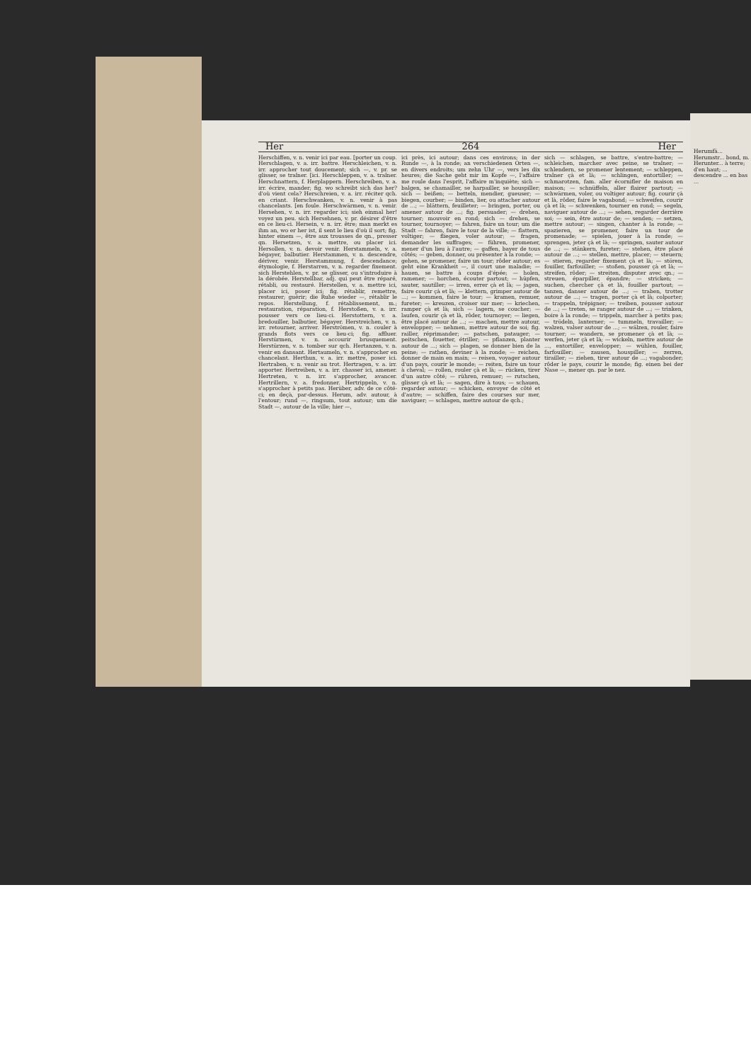Her 264 Her
Herschiffen, v. n. venir ici par eau. [porter un coup. Herschlagen, v. a. irr. battre. Herschleichen, v. n. irr. approcher tout doucement; sich —, v. pr. se glisser, se traîner. [ici. Herschleppen, v. a. traîner. Herschnattern, f. Herplappern. Herschreiben, v. a. irr. écrire, mander; fig. wo schreibt sich das her? d'où vient cela? Herschreien, v. a. irr. réciter qch. en criant. Herschwanken, v. n. venir à pas chancelants. [en foule. Herschwärmen, v. n. venir. Hersehen, v. n. irr. regarder ici; sieh einmal her! voyez un peu. sich Hersehnen, v. pr. désirer d'être en ce lieu-ci. Hersein, v. n. irr. être; man merkt es ihm an, wo er her ist, il sent le lieu d'où il sort; fig. hinter einem —, être aux trousses de qn., presser qn. Hersetzen, v. a. mettre, ou placer ici. Hersollen, v. n. devoir venir. Herstammeln, v. a. bégayer, balbutier. Herstammen, v. n. descendre, dériver, venir. Herstammung, f. descendance; étymologie, f. Herstarren, v. n. regarder fixement. sich Herstehlen, v. pr. se glisser, ou s'introduire à la dérobée. Herstellbar, adj. qui peut être réparé, rétabli, ou restauré. Herstellen, v. a. mettre ici, placer ici, poser ici; fig. rétablir, remettre, restaurer; guérir; die Ruhe wieder —, rétablir le repos. Herstellung, f. rétablissement, m.; restauration, réparation, f. Herstoßen, v. a. irr. pousser vers ce lieu-ci. Herstottern, v. a. bredouiller, balbutier, bégayer. Herstreichen, v. n. irr. retourner, arriver. Herströmen, v. n. couler à grands flots vers ce lieu-ci; fig. affluer. Herstürmen, v. n. accourir brusquement. Herstürzen, v. n. tomber sur qch. Hertanzen, v. n. venir en dansant. Hertaumeln, v. n. s'approcher en chancelant. Herthun, v. a. irr. mettre, poser ici. Hertraben, v. n. venir au trot. Hertragen, v. a. irr. apporter. Hertreiben, v. a. irr. chasser ici, amener. Hertreten, v. n. irr. s'approcher, avancer. Hertrillern, v. a. fredonner. Hertrippeln, v. n. s'approcher à petits pas. Herüber, adv. de ce côté-ci; en deçà, par-dessus. Herum, adv. autour, à l'entour; rund —, ringsum, tout autour; um die Stadt —, autour de la ville; hier —,
ici près, ici autour; dans ces environs; in der Runde —, à la ronde; an verschiedenen Orten —, en divers endroits; um zehn Uhr —, vers les dix heures; die Sache geht mir im Kopfe —, l'affaire me roule dans l'esprit, l'affaire m'inquiète; sich — balgen, se chamailler, se harpailler, se houspiller; sich — beißen; — betteln, mendier, gueuser; — biegen, courber; — binden, lier, ou attacher autour de ...; — blättern, feuilleter; — bringen, porter, ou amener autour de ...; fig. persuader; — drehen, tourner; mouvoir en rond; sich — drehen, se tourner, tournoyer; — fahren, faire un tour; um die Stadt — fahren, faire le tour de la ville; — flattern, voltiger; — fliegen, voler autour; — fragen, demander les suffrages; — führen, promener, mener d'un lieu à l'autre; — gaffen, bayer de tous côtés; — geben, donner, ou présenter à la ronde; — gehen, se promener, faire un tour; rôder autour; es geht eine Krankheit —, il court une maladie; — hauen, se battre à coups d'épée; — holen, ramener; — horchen, écouter partout; — hüpfen, sauter, sautiller; — irren, errer çà et là; — jagen, faire courir çà et là; — klettern, grimper autour de ...; — kommen, faire le tour; — kramen, remuer, fureter; — kreuzen, croiser sur mer; — kriechen, ramper çà et là; sich — lagern, se coucher; — laufen, courir çà et là, rôder, tournoyer; — liegen, être placé autour de ...; — machen, mettre autour, envelopper; — nehmen, mettre autour de soi; fig. railler, réprimander; — patschen, patauger; — peitschen, fouetter, étriller; — pflanzen, planter autour de ...; sich — plagen, se donner bien de la peine; — rathen, deviner à la ronde; — reichen, donner de main en main; — reisen, voyager autour d'un pays, courir le monde; — reiten, faire un tour à cheval; — rollen, rouler çà et là; — rücken, tirer d'un autre côté; — rühren, remuer; — rutschen, glisser çà et là; — sagen, dire à tous; — schauen, regarder autour; — schicken, envoyer de côté et d'autre; — schiffen, faire des courses sur mer, naviguer; — schlagen, mettre autour de qch.;
sich — schlagen, se battre, s'entre-battre; — schleichen, marcher avec peine, se traîner; — schlendern, se promener lentement; — schleppen, traîner çà et là; — schlingen, entortiller; — schmarotzen, fam. aller écornifler de maison en maison; — schnüffeln, aller flairer partout; — schwärmen, voler, ou voltiger autour; fig. courir çà et là, rôder, faire le vagabond; — schweifen, courir çà et là; — schwenken, tourner en rond; — segeln, naviguer autour de ...; — sehen, regarder derrière soi; — sein, être autour de; — senden; — setzen, mettre autour; — singen, chanter à la ronde; — spazieren, se promener, faire un tour de promenade; — spielen, jouer à la ronde; — sprengen, jeter çà et là; — springen, sauter autour de ...; — stänkern, fureter; — stehen, être placé autour de ...; — stellen, mettre, placer; — steuern; — stieren, regarder fixement çà et là; — stören, fouiller, farfouiller; — stoßen, pousser çà et là; — streifen, rôder; — streiten, disputer avec qn.; — streuen, éparpiller, épandre; — stricken; — suchen, chercher çà et là, fouiller partout; — tanzen, danser autour de ...; — traben, trotter autour de ...; — tragen, porter çà et là; colporter; — trappeln, trépigner; — treiben, pousser autour de ...; — treten, se ranger autour de ...; — trinken, boire à la ronde; — trippeln, marcher à petits pas; — trödeln, lanterner; — tummeln, travailler; — walzen, valser autour de ...; — wälzen, rouler, faire tourner; — wandern, se promener çà et là; — werfen, jeter çà et là; — wickeln, mettre autour de ..., entortiller, envelopper; — wühlen, fouiller, farfouiller; — zausen, houspiller; — zerren, tirailler; — ziehen, tirer autour de ...; vagabonder; rôder le pays, courir le monde; fig. einen bei der Nase —, mener qn. par le nez.
Herumfä... Herumstr... bond, m. Herunter... à terre; d'en haut; ... descendre ... en bas ...